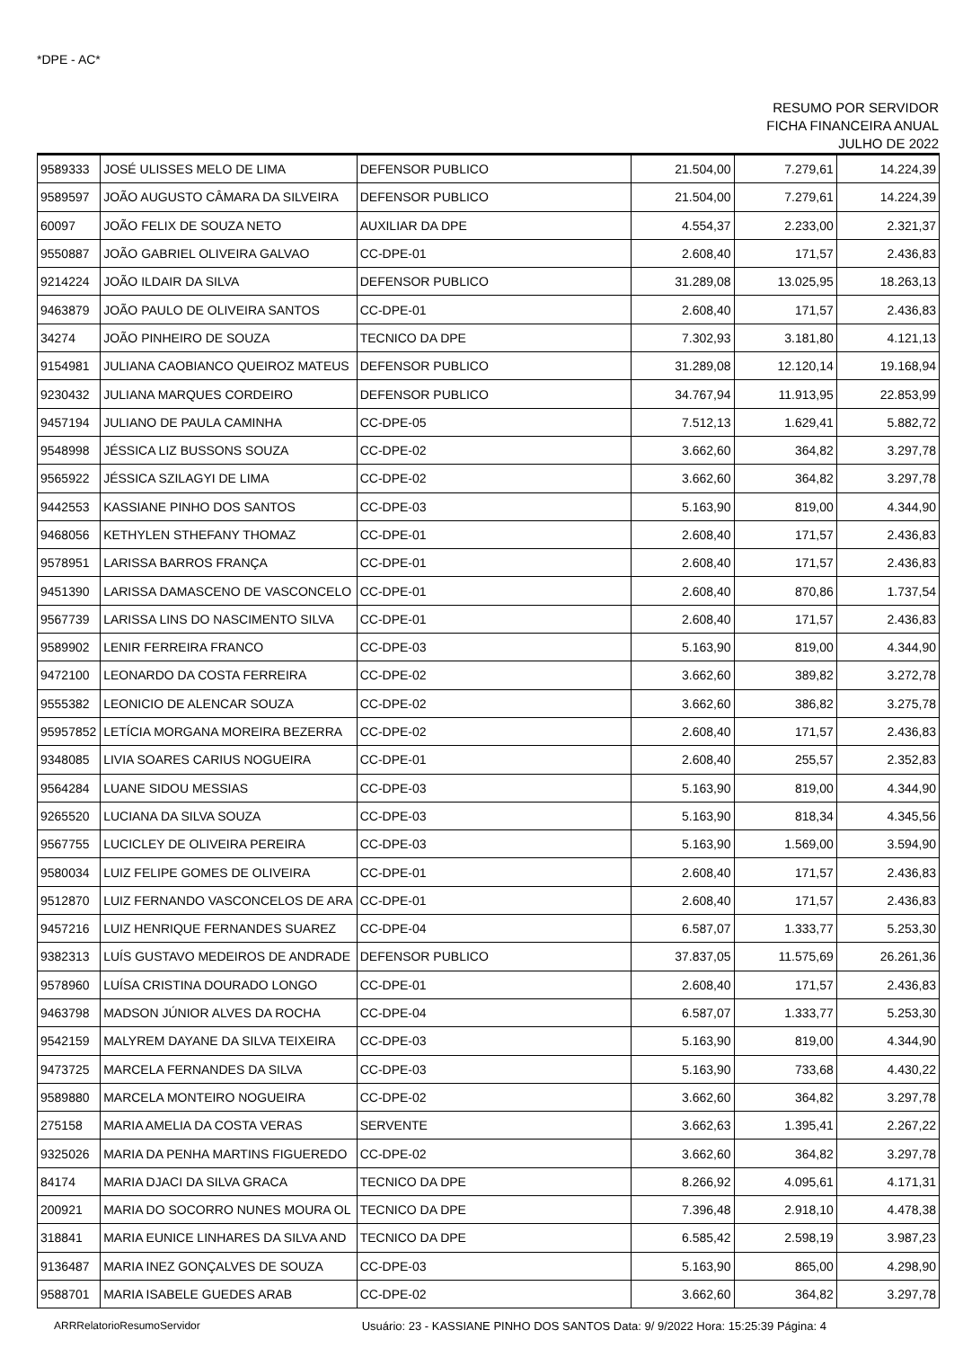*DPE - AC*
RESUMO POR SERVIDOR
FICHA FINANCEIRA ANUAL
JULHO DE 2022
| 9589333 | JOSÉ ULISSES MELO DE LIMA | DEFENSOR PUBLICO | 21.504,00 | 7.279,61 | 14.224,39 |
| 9589597 | JOÃO AUGUSTO CÂMARA DA SILVEIRA | DEFENSOR PUBLICO | 21.504,00 | 7.279,61 | 14.224,39 |
| 60097 | JOÃO FELIX DE SOUZA NETO | AUXILIAR DA DPE | 4.554,37 | 2.233,00 | 2.321,37 |
| 9550887 | JOÃO GABRIEL OLIVEIRA GALVAO | CC-DPE-01 | 2.608,40 | 171,57 | 2.436,83 |
| 9214224 | JOÃO ILDAIR DA SILVA | DEFENSOR PUBLICO | 31.289,08 | 13.025,95 | 18.263,13 |
| 9463879 | JOÃO PAULO DE OLIVEIRA SANTOS | CC-DPE-01 | 2.608,40 | 171,57 | 2.436,83 |
| 34274 | JOÃO PINHEIRO DE SOUZA | TECNICO DA DPE | 7.302,93 | 3.181,80 | 4.121,13 |
| 9154981 | JULIANA CAOBIANCO QUEIROZ MATEUS | DEFENSOR PUBLICO | 31.289,08 | 12.120,14 | 19.168,94 |
| 9230432 | JULIANA MARQUES CORDEIRO | DEFENSOR PUBLICO | 34.767,94 | 11.913,95 | 22.853,99 |
| 9457194 | JULIANO DE PAULA CAMINHA | CC-DPE-05 | 7.512,13 | 1.629,41 | 5.882,72 |
| 9548998 | JÉSSICA LIZ BUSSONS SOUZA | CC-DPE-02 | 3.662,60 | 364,82 | 3.297,78 |
| 9565922 | JÉSSICA SZILAGYI DE LIMA | CC-DPE-02 | 3.662,60 | 364,82 | 3.297,78 |
| 9442553 | KASSIANE PINHO DOS SANTOS | CC-DPE-03 | 5.163,90 | 819,00 | 4.344,90 |
| 9468056 | KETHYLEN STHEFANY THOMAZ | CC-DPE-01 | 2.608,40 | 171,57 | 2.436,83 |
| 9578951 | LARISSA BARROS FRANÇA | CC-DPE-01 | 2.608,40 | 171,57 | 2.436,83 |
| 9451390 | LARISSA DAMASCENO DE VASCONCELO | CC-DPE-01 | 2.608,40 | 870,86 | 1.737,54 |
| 9567739 | LARISSA LINS DO NASCIMENTO SILVA | CC-DPE-01 | 2.608,40 | 171,57 | 2.436,83 |
| 9589902 | LENIR FERREIRA FRANCO | CC-DPE-03 | 5.163,90 | 819,00 | 4.344,90 |
| 9472100 | LEONARDO DA COSTA FERREIRA | CC-DPE-02 | 3.662,60 | 389,82 | 3.272,78 |
| 9555382 | LEONICIO DE ALENCAR SOUZA | CC-DPE-02 | 3.662,60 | 386,82 | 3.275,78 |
| 95957852 | LETÍCIA MORGANA MOREIRA BEZERRA | CC-DPE-02 | 2.608,40 | 171,57 | 2.436,83 |
| 9348085 | LIVIA SOARES CARIUS NOGUEIRA | CC-DPE-01 | 2.608,40 | 255,57 | 2.352,83 |
| 9564284 | LUANE SIDOU MESSIAS | CC-DPE-03 | 5.163,90 | 819,00 | 4.344,90 |
| 9265520 | LUCIANA DA SILVA SOUZA | CC-DPE-03 | 5.163,90 | 818,34 | 4.345,56 |
| 9567755 | LUCICLEY DE OLIVEIRA PEREIRA | CC-DPE-03 | 5.163,90 | 1.569,00 | 3.594,90 |
| 9580034 | LUIZ FELIPE GOMES DE OLIVEIRA | CC-DPE-01 | 2.608,40 | 171,57 | 2.436,83 |
| 9512870 | LUIZ FERNANDO VASCONCELOS DE ARA | CC-DPE-01 | 2.608,40 | 171,57 | 2.436,83 |
| 9457216 | LUIZ HENRIQUE FERNANDES SUAREZ | CC-DPE-04 | 6.587,07 | 1.333,77 | 5.253,30 |
| 9382313 | LUÍS GUSTAVO MEDEIROS DE ANDRADE | DEFENSOR PUBLICO | 37.837,05 | 11.575,69 | 26.261,36 |
| 9578960 | LUÍSA CRISTINA DOURADO LONGO | CC-DPE-01 | 2.608,40 | 171,57 | 2.436,83 |
| 9463798 | MADSON JÚNIOR ALVES DA ROCHA | CC-DPE-04 | 6.587,07 | 1.333,77 | 5.253,30 |
| 9542159 | MALYREM DAYANE DA SILVA TEIXEIRA | CC-DPE-03 | 5.163,90 | 819,00 | 4.344,90 |
| 9473725 | MARCELA FERNANDES DA SILVA | CC-DPE-03 | 5.163,90 | 733,68 | 4.430,22 |
| 9589880 | MARCELA MONTEIRO NOGUEIRA | CC-DPE-02 | 3.662,60 | 364,82 | 3.297,78 |
| 275158 | MARIA AMELIA DA COSTA VERAS | SERVENTE | 3.662,63 | 1.395,41 | 2.267,22 |
| 9325026 | MARIA DA PENHA MARTINS FIGUEREDO | CC-DPE-02 | 3.662,60 | 364,82 | 3.297,78 |
| 84174 | MARIA DJACI DA SILVA GRACA | TECNICO DA DPE | 8.266,92 | 4.095,61 | 4.171,31 |
| 200921 | MARIA DO SOCORRO NUNES MOURA OL | TECNICO DA DPE | 7.396,48 | 2.918,10 | 4.478,38 |
| 318841 | MARIA EUNICE LINHARES DA SILVA AND | TECNICO DA DPE | 6.585,42 | 2.598,19 | 3.987,23 |
| 9136487 | MARIA INEZ GONÇALVES DE SOUZA | CC-DPE-03 | 5.163,90 | 865,00 | 4.298,90 |
| 9588701 | MARIA ISABELE GUEDES ARAB | CC-DPE-02 | 3.662,60 | 364,82 | 3.297,78 |
ARRRelatorioResumoServidor Usuário: 23 - KASSIANE PINHO DOS SANTOS Data: 9/ 9/2022 Hora: 15:25:39 Página: 4